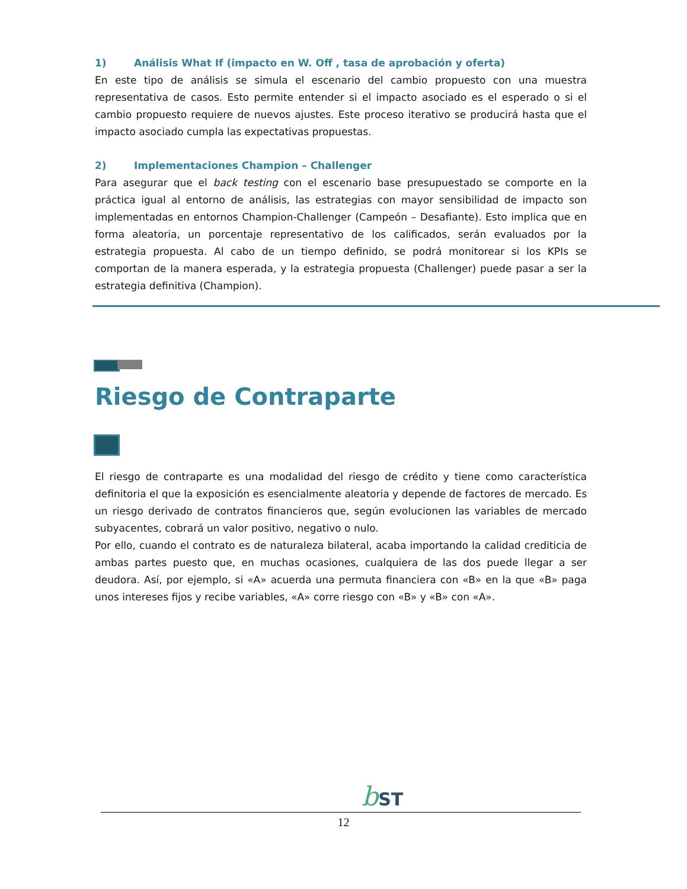1) Análisis What If (impacto en W. Off , tasa de aprobación y oferta)
En este tipo de análisis se simula el escenario del cambio propuesto con una muestra representativa de casos. Esto permite entender si el impacto asociado es el esperado o si el cambio propuesto requiere de nuevos ajustes. Este proceso iterativo se producirá hasta que el impacto asociado cumpla las expectativas propuestas.
2) Implementaciones Champion – Challenger
Para asegurar que el back testing con el escenario base presupuestado se comporte en la práctica igual al entorno de análisis, las estrategias con mayor sensibilidad de impacto son implementadas en entornos Champion-Challenger (Campeón – Desafiante). Esto implica que en forma aleatoria, un porcentaje representativo de los calificados, serán evaluados por la estrategia propuesta. Al cabo de un tiempo definido, se podrá monitorear si los KPIs se comportan de la manera esperada, y la estrategia propuesta (Challenger) puede pasar a ser la estrategia definitiva (Champion).
Riesgo de Contraparte
El riesgo de contraparte es una modalidad del riesgo de crédito y tiene como característica definitoria el que la exposición es esencialmente aleatoria y depende de factores de mercado. Es un riesgo derivado de contratos financieros que, según evolucionen las variables de mercado subyacentes, cobrará un valor positivo, negativo o nulo.
Por ello, cuando el contrato es de naturaleza bilateral, acaba importando la calidad crediticia de ambas partes puesto que, en muchas ocasiones, cualquiera de las dos puede llegar a ser deudora. Así, por ejemplo, si «A» acuerda una permuta financiera con «B» en la que «B» paga unos intereses fijos y recibe variables, «A» corre riesgo con «B» y «B» con «A».
b ST
12